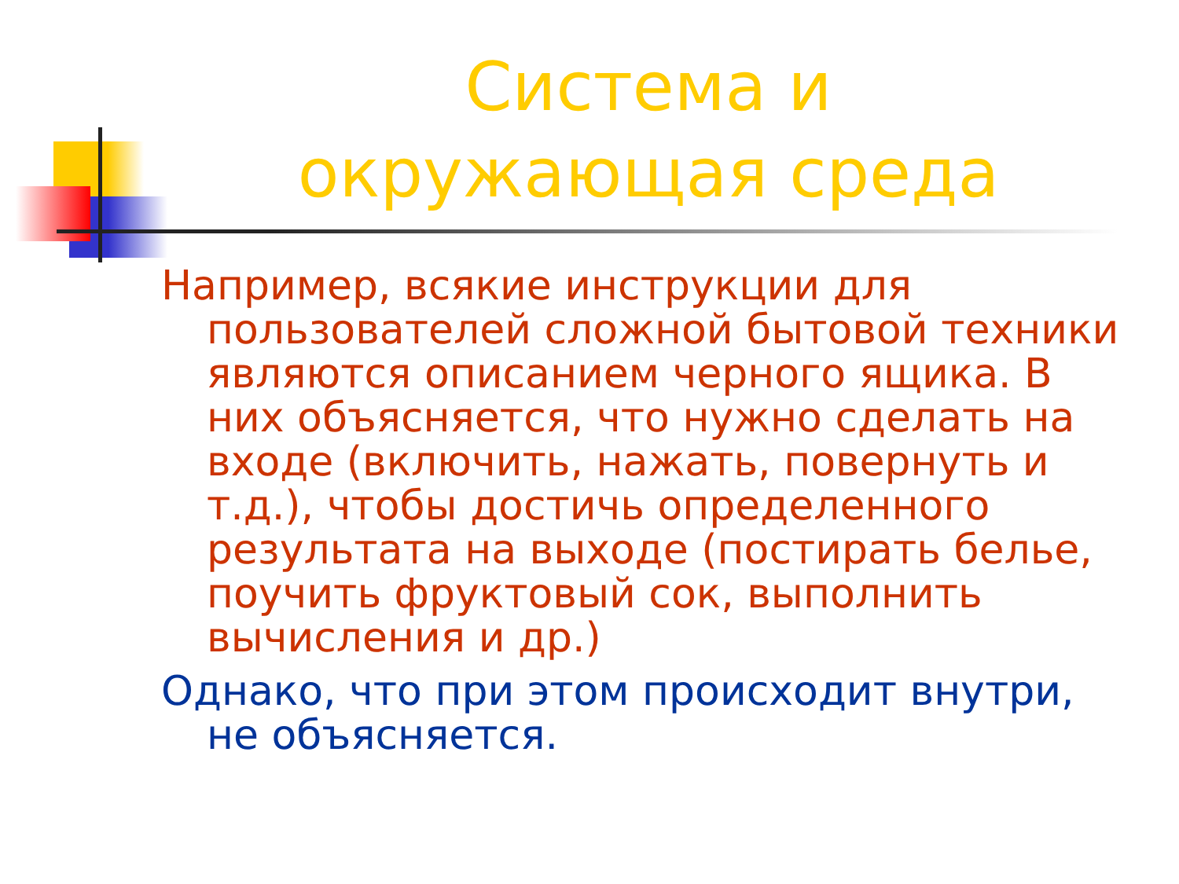Система и окружающая среда
Например, всякие инструкции для пользователей сложной бытовой техники являются описанием черного ящика. В них объясняется, что нужно сделать на входе (включить, нажать, повернуть и т.д.), чтобы достичь определенного результата на выходе (постирать белье, поучить фруктовый сок, выполнить вычисления и др.)
Однако, что при этом происходит внутри, не объясняется.